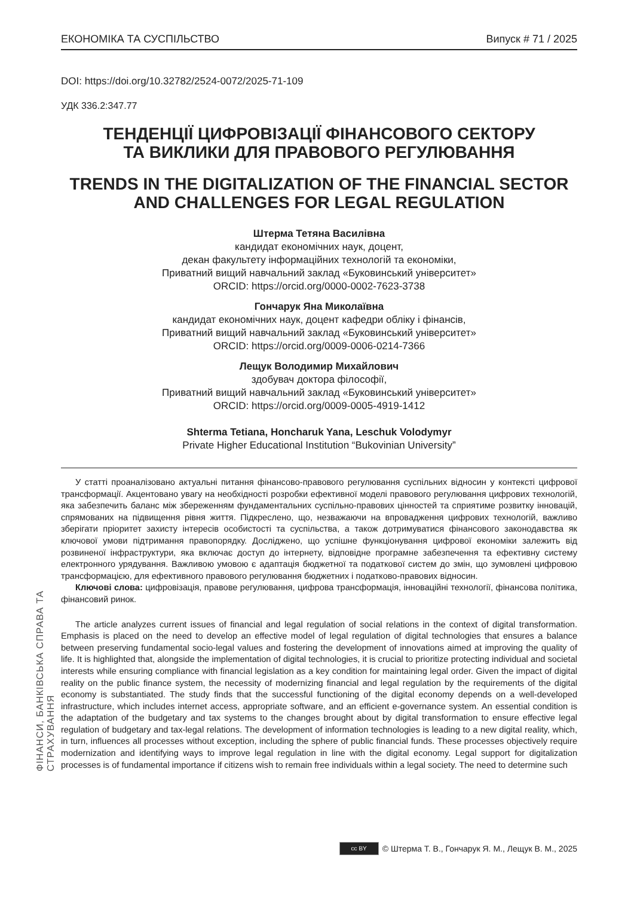ФІНАНСИ, БАНКІВСЬКА СПРАВА ТА СТРАХУВАННЯ
ЕКОНОМІКА ТА СУСПІЛЬСТВО Випуск # 71 / 2025
DOI: https://doi.org/10.32782/2524-0072/2025-71-109
УДК 336.2:347.77
ТЕНДЕНЦІЇ ЦИФРОВІЗАЦІЇ ФІНАНСОВОГО СЕКТОРУ
ТА ВИКЛИКИ ДЛЯ ПРАВОВОГО РЕГУЛЮВАННЯ
TRENDS IN THE DIGITALIZATION OF THE FINANCIAL SECTOR
AND CHALLENGES FOR LEGAL REGULATION
Штерма Тетяна Василівна
кандидат економічних наук, доцент,
декан факультету інформаційних технологій та економіки,
Приватний вищий навчальний заклад «Буковинський університет»
ORCID: https://orcid.org/0000-0002-7623-3738
Гончарук Яна Миколаївна
кандидат економічних наук, доцент кафедри обліку і фінансів,
Приватний вищий навчальний заклад «Буковинський університет»
ORCID: https://orcid.org/0009-0006-0214-7366
Лещук Володимир Михайлович
здобувач доктора філософії,
Приватний вищий навчальний заклад «Буковинський університет»
ORCID: https://orcid.org/0009-0005-4919-1412
Shterma Tetiana, Honcharuk Yana, Leschuk Volodymyr
Private Higher Educational Institution “Bukovinian University”
У статті проаналізовано актуальні питання фінансово-правового регулювання суспільних відносин у контексті цифрової трансформації. Акцентовано увагу на необхідності розробки ефективної моделі правового регулювання цифрових технологій, яка забезпечить баланс між збереженням фундаментальних суспільно-правових цінностей та сприятиме розвитку інновацій, спрямованих на підвищення рівня життя. Підкреслено, що, незважаючи на впровадження цифрових технологій, важливо зберігати пріоритет захисту інтересів особистості та суспільства, а також дотримуватися фінансового законодавства як ключової умови підтримання правопорядку. Досліджено, що успішне функціонування цифрової економіки залежить від розвиненої інфраструктури, яка включає доступ до інтернету, відповідне програмне забезпечення та ефективну систему електронного урядування. Важливою умовою є адаптація бюджетної та податкової систем до змін, що зумовлені цифровою трансформацією, для ефективного правового регулювання бюджетних і податково-правових відносин.
Ключові слова: цифровізація, правове регулювання, цифрова трансформація, інноваційні технології, фінансова політика, фінансовий ринок.
The article analyzes current issues of financial and legal regulation of social relations in the context of digital transformation. Emphasis is placed on the need to develop an effective model of legal regulation of digital technologies that ensures a balance between preserving fundamental socio-legal values and fostering the development of innovations aimed at improving the quality of life. It is highlighted that, alongside the implementation of digital technologies, it is crucial to prioritize protecting individual and societal interests while ensuring compliance with financial legislation as a key condition for maintaining legal order. Given the impact of digital reality on the public finance system, the necessity of modernizing financial and legal regulation by the requirements of the digital economy is substantiated. The study finds that the successful functioning of the digital economy depends on a well-developed infrastructure, which includes internet access, appropriate software, and an efficient e-governance system. An essential condition is the adaptation of the budgetary and tax systems to the changes brought about by digital transformation to ensure effective legal regulation of budgetary and tax-legal relations. The development of information technologies is leading to a new digital reality, which, in turn, influences all processes without exception, including the sphere of public financial funds. These processes objectively require modernization and identifying ways to improve legal regulation in line with the digital economy. Legal support for digitalization processes is of fundamental importance if citizens wish to remain free individuals within a legal society. The need to determine such
cc BY © Штерма Т. В., Гончарук Я. М., Лещук В. М., 2025